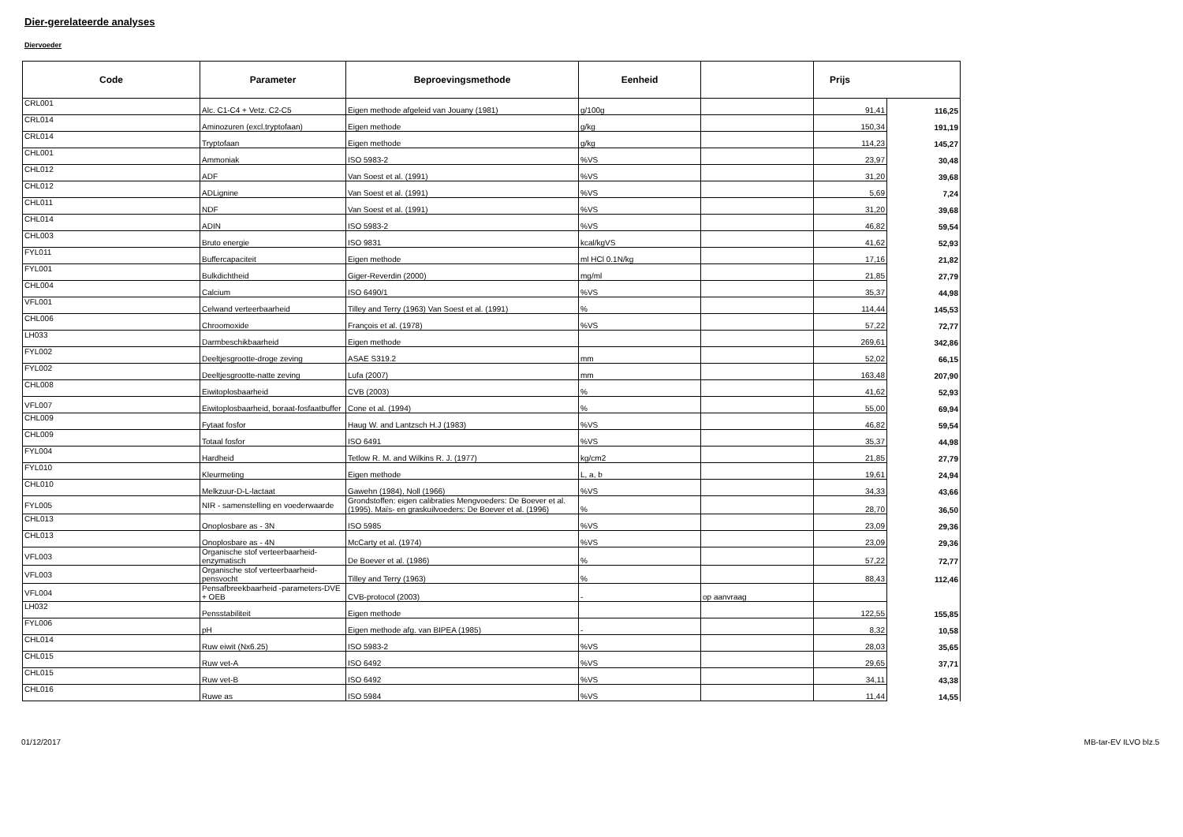Dier-gerelateerde analyses
Diervoeder
| Code | Parameter | Beproevingsmethode | Eenheid | | Prijs | |
| --- | --- | --- | --- | --- | --- | --- |
| CRL001 | Alc. C1-C4 + Vetz. C2-C5 | Eigen methode afgeleid van Jouany (1981) | g/100g | | 91,41 | 116,25 |
| CRL014 | Aminozuren (excl.tryptofaan) | Eigen methode | g/kg | | 150,34 | 191,19 |
| CRL014 | Tryptofaan | Eigen methode | g/kg | | 114,23 | 145,27 |
| CHL001 | Ammoniak | ISO 5983-2 | %VS | | 23,97 | 30,48 |
| CHL012 | ADF | Van Soest et al. (1991) | %VS | | 31,20 | 39,68 |
| CHL012 | ADLignine | Van Soest et al. (1991) | %VS | | 5,69 | 7,24 |
| CHL011 | NDF | Van Soest et al. (1991) | %VS | | 31,20 | 39,68 |
| CHL014 | ADIN | ISO 5983-2 | %VS | | 46,82 | 59,54 |
| CHL003 | Bruto energie | ISO 9831 | kcal/kgVS | | 41,62 | 52,93 |
| FYL011 | Buffercapaciteit | Eigen methode | ml HCl 0.1N/kg | | 17,16 | 21,82 |
| FYL001 | Bulkdichtheid | Giger-Reverdin (2000) | mg/ml | | 21,85 | 27,79 |
| CHL004 | Calcium | ISO 6490/1 | %VS | | 35,37 | 44,98 |
| VFL001 | Celwand verteerbaarheid | Tilley and Terry (1963) Van Soest et al. (1991) | % | | 114,44 | 145,53 |
| CHL006 | Chroomoxide | François et al. (1978) | %VS | | 57,22 | 72,77 |
| LH033 | Darmbeschikbaarheid | Eigen methode | | | 269,61 | 342,86 |
| FYL002 | Deeltjesgrootte-droge zeving | ASAE S319.2 | mm | | 52,02 | 66,15 |
| FYL002 | Deeltjesgrootte-natte zeving | Lufa (2007) | mm | | 163,48 | 207,90 |
| CHL008 | Eiwitoplosbaarheid | CVB (2003) | % | | 41,62 | 52,93 |
| VFL007 | Eiwitoplosbaarheid, boraat-fosfaatbuffer | Cone et al. (1994) | % | | 55,00 | 69,94 |
| CHL009 | Fytaat fosfor | Haug W. and Lantzsch H.J (1983) | %VS | | 46,82 | 59,54 |
| CHL009 | Totaal fosfor | ISO 6491 | %VS | | 35,37 | 44,98 |
| FYL004 | Hardheid | Tetlow R. M. and Wilkins R. J. (1977) | kg/cm2 | | 21,85 | 27,79 |
| FYL010 | Kleurmeting | Eigen methode | L, a, b | | 19,61 | 24,94 |
| CHL010 | Melkzuur-D-L-lactaat | Gawehn (1984), Noll (1966) | %VS | | 34,33 | 43,66 |
| FYL005 | NIR - samenstelling en voederwaarde | Grondstoffen: eigen calibraties Mengvoeders: De Boever et al. (1995). Maïs- en graskuilvoeders: De Boever et al. (1996) | % | | 28,70 | 36,50 |
| CHL013 | Onoplosbare as - 3N | ISO 5985 | %VS | | 23,09 | 29,36 |
| CHL013 | Onoplosbare as - 4N | McCarty et al. (1974) | %VS | | 23,09 | 29,36 |
| VFL003 | Organische stof verteerbaarheid-enzymatisch | De Boever et al. (1986) | % | | 57,22 | 72,77 |
| VFL003 | Organische stof verteerbaarheid-pensvocht | Tilley and Terry (1963) | % | | 88,43 | 112,46 |
| VFL004 | Pensafbreekbaarheid -parameters-DVE + OEB | CVB-protocol (2003) | - | op aanvraag | | |
| LH032 | Pensstabiliteit | Eigen methode | | | 122,55 | 155,85 |
| FYL006 | pH | Eigen methode afg. van BIPEA (1985) | - | | 8,32 | 10,58 |
| CHL014 | Ruw eiwit (Nx6.25) | ISO 5983-2 | %VS | | 28,03 | 35,65 |
| CHL015 | Ruw vet-A | ISO 6492 | %VS | | 29,65 | 37,71 |
| CHL015 | Ruw vet-B | ISO 6492 | %VS | | 34,11 | 43,38 |
| CHL016 | Ruwe as | ISO 5984 | %VS | | 11,44 | 14,55 |
01/12/2017 MB-tar-EV ILVO blz.5